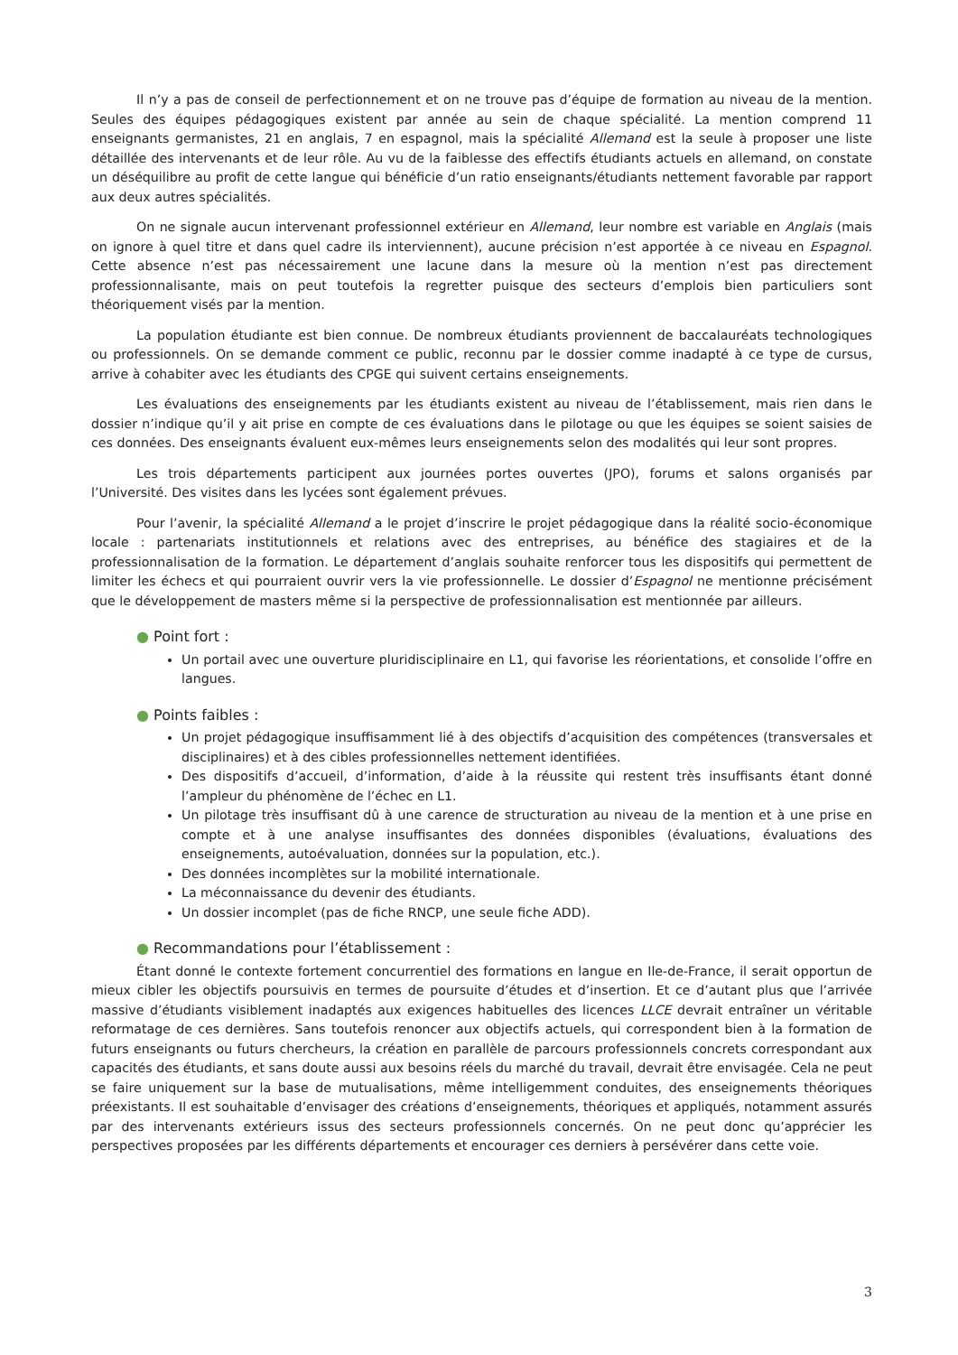Il n’y a pas de conseil de perfectionnement et on ne trouve pas d’équipe de formation au niveau de la mention. Seules des équipes pédagogiques existent par année au sein de chaque spécialité. La mention comprend 11 enseignants germanistes, 21 en anglais, 7 en espagnol, mais la spécialité Allemand est la seule à proposer une liste détaillée des intervenants et de leur rôle. Au vu de la faiblesse des effectifs étudiants actuels en allemand, on constate un déséquilibre au profit de cette langue qui bénéficie d’un ratio enseignants/étudiants nettement favorable par rapport aux deux autres spécialités.
On ne signale aucun intervenant professionnel extérieur en Allemand, leur nombre est variable en Anglais (mais on ignore à quel titre et dans quel cadre ils interviennent), aucune précision n’est apportée à ce niveau en Espagnol. Cette absence n’est pas nécessairement une lacune dans la mesure où la mention n’est pas directement professionnalisante, mais on peut toutefois la regretter puisque des secteurs d’emplois bien particuliers sont théoriquement visés par la mention.
La population étudiante est bien connue. De nombreux étudiants proviennent de baccalauréats technologiques ou professionnels. On se demande comment ce public, reconnu par le dossier comme inadapté à ce type de cursus, arrive à cohabiter avec les étudiants des CPGE qui suivent certains enseignements.
Les évaluations des enseignements par les étudiants existent au niveau de l’établissement, mais rien dans le dossier n’indique qu’il y ait prise en compte de ces évaluations dans le pilotage ou que les équipes se soient saisies de ces données. Des enseignants évaluent eux-mêmes leurs enseignements selon des modalités qui leur sont propres.
Les trois départements participent aux journées portes ouvertes (JPO), forums et salons organisés par l’Université. Des visites dans les lycées sont également prévues.
Pour l’avenir, la spécialité Allemand a le projet d’inscrire le projet pédagogique dans la réalité socio-économique locale : partenariats institutionnels et relations avec des entreprises, au bénéfice des stagiaires et de la professionnalisation de la formation. Le département d’anglais souhaite renforcer tous les dispositifs qui permettent de limiter les échecs et qui pourraient ouvrir vers la vie professionnelle. Le dossier d’Espagnol ne mentionne précisément que le développement de masters même si la perspective de professionnalisation est mentionnée par ailleurs.
● Point fort :
Un portail avec une ouverture pluridisciplinaire en L1, qui favorise les réorientations, et consolide l’offre en langues.
● Points faibles :
Un projet pédagogique insuffisamment lié à des objectifs d’acquisition des compétences (transversales et disciplinaires) et à des cibles professionnelles nettement identifiées.
Des dispositifs d’accueil, d’information, d’aide à la réussite qui restent très insuffisants étant donné l’ampleur du phénomène de l’échec en L1.
Un pilotage très insuffisant dû à une carence de structuration au niveau de la mention et à une prise en compte et à une analyse insuffisantes des données disponibles (évaluations, évaluations des enseignements, autoévaluation, données sur la population, etc.).
Des données incomplètes sur la mobilité internationale.
La méconnaissance du devenir des étudiants.
Un dossier incomplet (pas de fiche RNCP, une seule fiche ADD).
● Recommandations pour l’établissement :
Étant donné le contexte fortement concurrentiel des formations en langue en Ile-de-France, il serait opportun de mieux cibler les objectifs poursuivis en termes de poursuite d’études et d’insertion. Et ce d’autant plus que l’arrivée massive d’étudiants visiblement inadaptés aux exigences habituelles des licences LLCE devrait entraîner un véritable reformatage de ces dernières. Sans toutefois renoncer aux objectifs actuels, qui correspondent bien à la formation de futurs enseignants ou futurs chercheurs, la création en parallèle de parcours professionnels concrets correspondant aux capacités des étudiants, et sans doute aussi aux besoins réels du marché du travail, devrait être envisagée. Cela ne peut se faire uniquement sur la base de mutualisations, même intelligemment conduites, des enseignements théoriques préexistants. Il est souhaitable d’envisager des créations d’enseignements, théoriques et appliqués, notamment assurés par des intervenants extérieurs issus des secteurs professionnels concernés. On ne peut donc qu’apprécier les perspectives proposées par les différents départements et encourager ces derniers à persévérer dans cette voie.
3